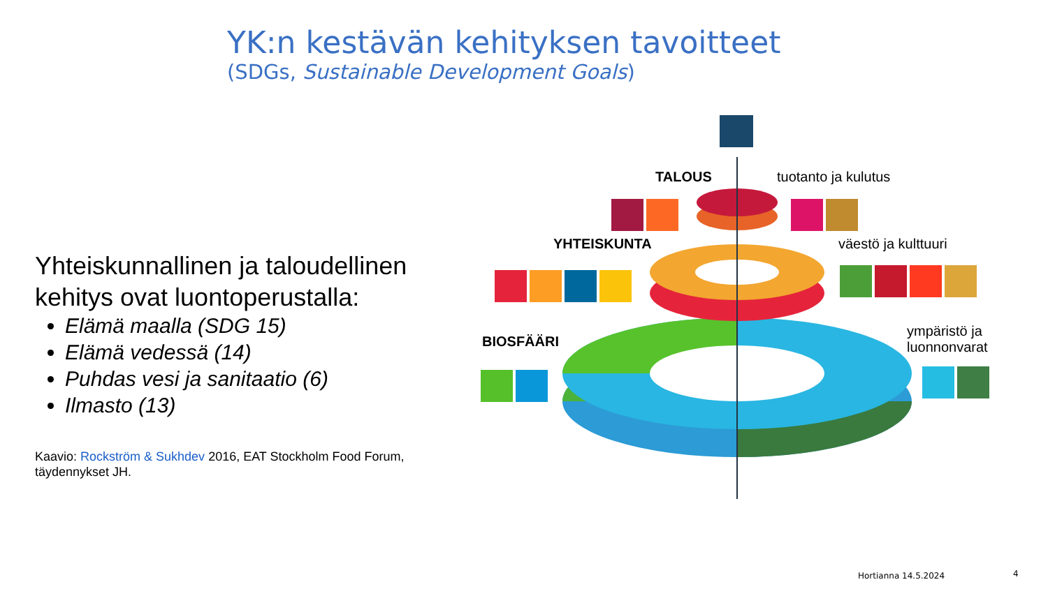YK:n kestävän kehityksen tavoitteet
(SDGs, Sustainable Development Goals)
Yhteiskunnallinen ja taloudellinen kehitys ovat luontoperustalla:
Elämä maalla (SDG 15)
Elämä vedessä (14)
Puhdas vesi ja sanitaatio (6)
Ilmasto (13)
Kaavio: Rockström & Sukhdev 2016, EAT Stockholm Food Forum, täydennykset JH.
TALOUS tuotanto ja kulutus
YHTEISKUNTA väestö ja kulttuuri
BIOSFÄÄRI
ympäristö ja
luonnonvarat
Hortianna 14.5.2024 4